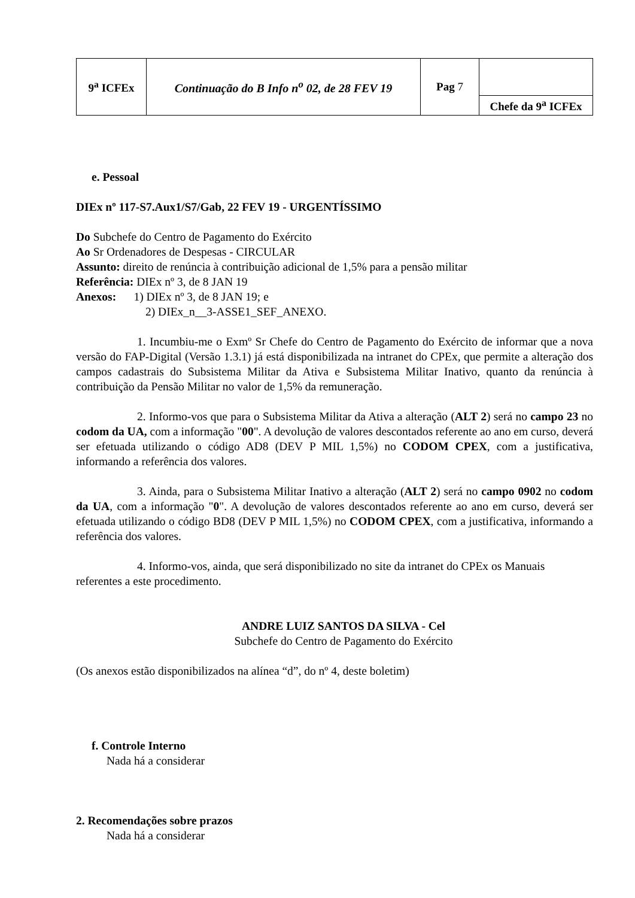| 9<sup>a</sup> ICFEx | Continuação do B Info n<sup>o</sup> 02, de 28 FEV 19 | Pag 7 | Chefe da 9<sup>a</sup> ICFEx |
e. Pessoal
DIEx nº 117-S7.Aux1/S7/Gab, 22 FEV 19 - URGENTÍSSIMO
Do Subchefe do Centro de Pagamento do Exército
Ao Sr Ordenadores de Despesas - CIRCULAR
Assunto: direito de renúncia à contribuição adicional de 1,5% para a pensão militar
Referência: DIEx nº 3, de 8 JAN 19
Anexos: 1) DIEx nº 3, de 8 JAN 19; e
2) DIEx_n__3-ASSE1_SEF_ANEXO.
1. Incumbiu-me o Exmº Sr Chefe do Centro de Pagamento do Exército de informar que a nova versão do FAP-Digital (Versão 1.3.1) já está disponibilizada na intranet do CPEx, que permite a alteração dos campos cadastrais do Subsistema Militar da Ativa e Subsistema Militar Inativo, quanto da renúncia à contribuição da Pensão Militar no valor de 1,5% da remuneração.
2. Informo-vos que para o Subsistema Militar da Ativa a alteração (ALT 2) será no campo 23 no codom da UA, com a informação "00". A devolução de valores descontados referente ao ano em curso, deverá ser efetuada utilizando o código AD8 (DEV P MIL 1,5%) no CODOM CPEX, com a justificativa, informando a referência dos valores.
3. Ainda, para o Subsistema Militar Inativo a alteração (ALT 2) será no campo 0902 no codom da UA, com a informação "0". A devolução de valores descontados referente ao ano em curso, deverá ser efetuada utilizando o código BD8 (DEV P MIL 1,5%) no CODOM CPEX, com a justificativa, informando a referência dos valores.
4. Informo-vos, ainda, que será disponibilizado no site da intranet do CPEx os Manuais referentes a este procedimento.
ANDRE LUIZ SANTOS DA SILVA - Cel
Subchefe do Centro de Pagamento do Exército
(Os anexos estão disponibilizados na alínea “d”, do nº 4, deste boletim)
f. Controle Interno
Nada há a considerar
2. Recomendações sobre prazos
Nada há a considerar